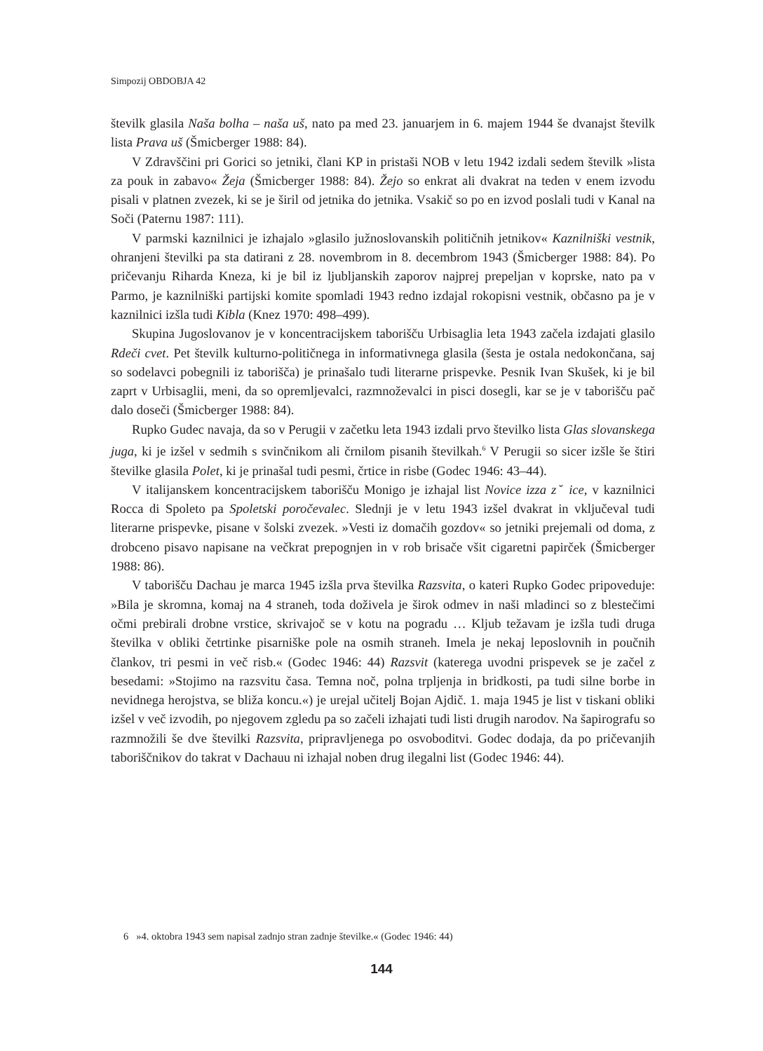Simpozij OBDOBJA 42
številk glasila Naša bolha – naša uš, nato pa med 23. januarjem in 6. majem 1944 še dvanajst številk lista Prava uš (Šmicberger 1988: 84).
V Zdravščini pri Gorici so jetniki, člani KP in pristaši NOB v letu 1942 izdali sedem številk »lista za pouk in zabavo« Žeja (Šmicberger 1988: 84). Žejo so enkrat ali dvakrat na teden v enem izvodu pisali v platnen zvezek, ki se je širil od jetnika do jetnika. Vsakič so po en izvod poslali tudi v Kanal na Soči (Paternu 1987: 111).
V parmski kaznilnici je izhajalo »glasilo južnoslovanskih političnih jetnikov« Kaznilniški vestnik, ohranjeni številki pa sta datirani z 28. novembrom in 8. decembrom 1943 (Šmicberger 1988: 84). Po pričevanju Riharda Kneza, ki je bil iz ljubljanskih zaporov najprej prepeljan v koprske, nato pa v Parmo, je kaznilniški partijski komite spomladi 1943 redno izdajal rokopisni vestnik, občasno pa je v kaznilnici izšla tudi Kibla (Knez 1970: 498–499).
Skupina Jugoslovanov je v koncentracijskem taborišču Urbisaglia leta 1943 začela izdajati glasilo Rdeči cvet. Pet številk kulturno-političnega in informativnega glasila (šesta je ostala nedokončana, saj so sodelavci pobegnili iz taborišča) je prinašalo tudi literarne prispevke. Pesnik Ivan Skušek, ki je bil zaprt v Urbisaglii, meni, da so opremljevalci, razmnoževalci in pisci dosegli, kar se je v taborišču pač dalo doseči (Šmicberger 1988: 84).
Rupko Gudec navaja, da so v Perugii v začetku leta 1943 izdali prvo številko lista Glas slovanskega juga, ki je izšel v sedmih s svinčnikom ali črnilom pisanih številkah.<sup>6</sup> V Perugii so sicer izšle še štiri številke glasila Polet, ki je prinašal tudi pesmi, črtice in risbe (Godec 1946: 43–44).
V italijanskem koncentracijskem taborišču Monigo je izhajal list Novice izza zˇ ice, v kaznilnici Rocca di Spoleto pa Spoletski poročevalec. Slednji je v letu 1943 izšel dvakrat in vključeval tudi literarne prispevke, pisane v šolski zvezek. »Vesti iz domačih gozdov« so jetniki prejemali od doma, z drobceno pisavo napisane na večkrat prepognjen in v rob brisače všit cigaretni papirček (Šmicberger 1988: 86).
V taborišču Dachau je marca 1945 izšla prva številka Razsvita, o kateri Rupko Godec pripoveduje: »Bila je skromna, komaj na 4 straneh, toda doživela je širok odmev in naši mladinci so z blestečimi očmi prebirali drobne vrstice, skrivajoč se v kotu na pogradu … Kljub težavam je izšla tudi druga številka v obliki četrtinke pisarniške pole na osmih straneh. Imela je nekaj leposlovnih in poučnih člankov, tri pesmi in več risb.« (Godec 1946: 44) Razsvit (katerega uvodni prispevek se je začel z besedami: »Stojimo na razsvitu časa. Temna noč, polna trpljenja in bridkosti, pa tudi silne borbe in nevidnega herojstva, se bliža koncu.«) je urejal učitelj Bojan Ajdič. 1. maja 1945 je list v tiskani obliki izšel v več izvodih, po njegovem zgledu pa so začeli izhajati tudi listi drugih narodov. Na šapirografu so razmnožili še dve številki Razsvita, pripravljenega po osvoboditvi. Godec dodaja, da po pričevanjih taboriščnikov do takrat v Dachauu ni izhajal noben drug ilegalni list (Godec 1946: 44).
6 »4. oktobra 1943 sem napisal zadnjo stran zadnje številke.« (Godec 1946: 44)
144